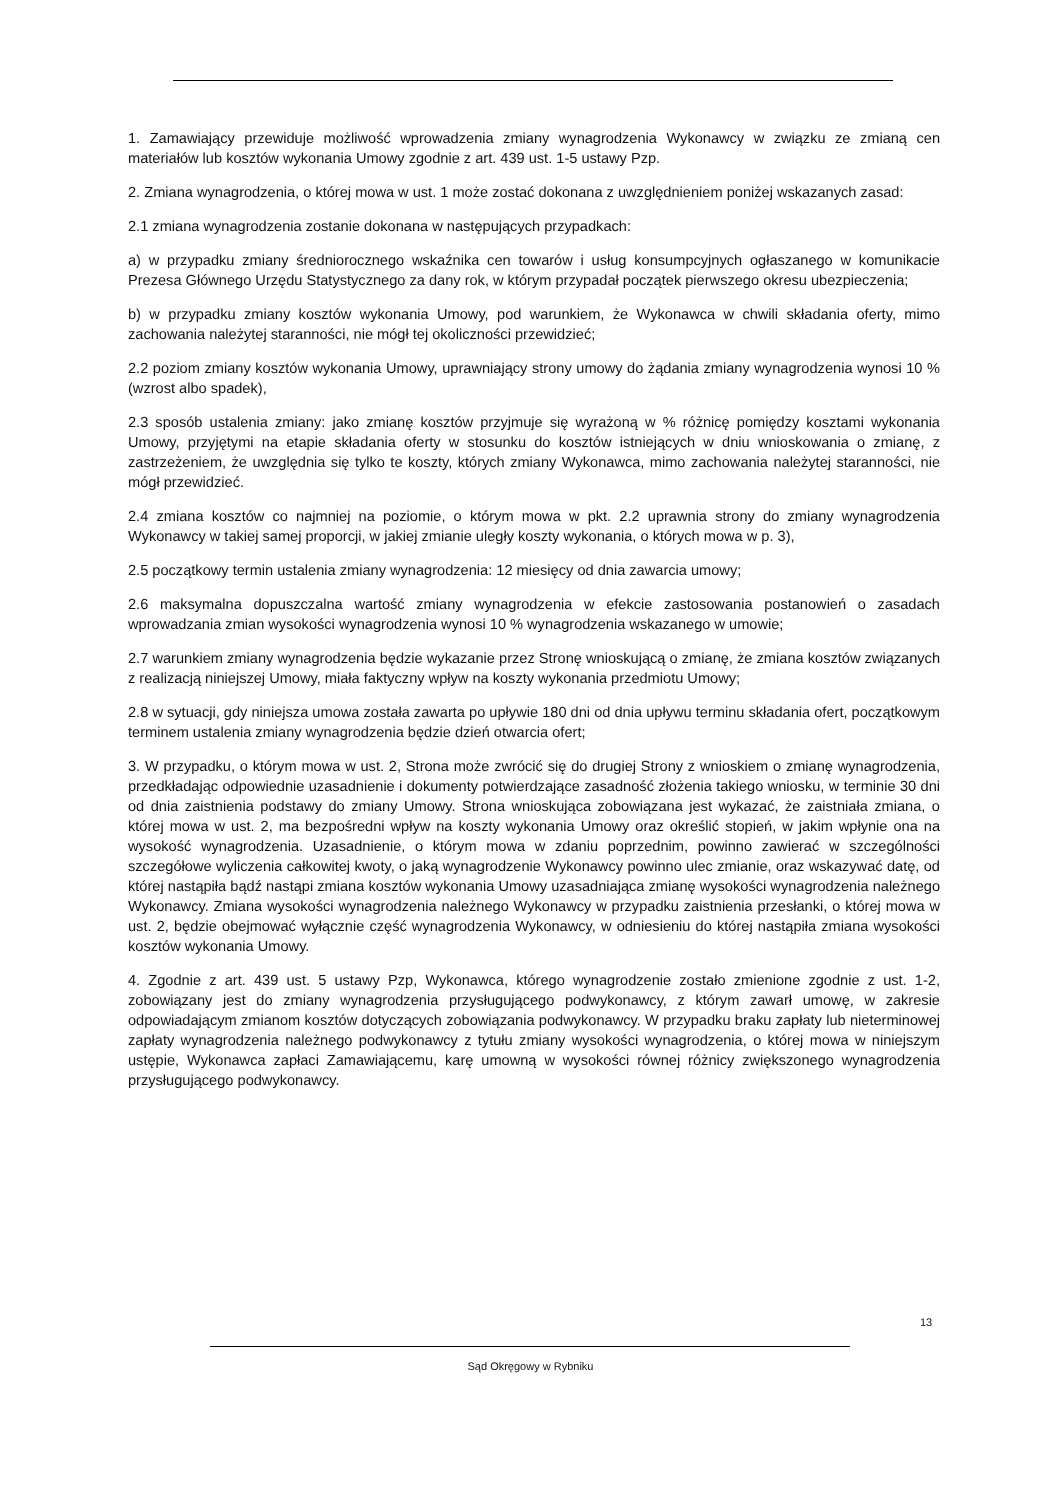1. Zamawiający przewiduje możliwość wprowadzenia zmiany wynagrodzenia Wykonawcy w związku ze zmianą cen materiałów lub kosztów wykonania Umowy zgodnie z art. 439 ust. 1-5 ustawy Pzp.
2. Zmiana wynagrodzenia, o której mowa w ust. 1 może zostać dokonana z uwzględnieniem poniżej wskazanych zasad:
2.1 zmiana wynagrodzenia zostanie dokonana w następujących przypadkach:
a) w przypadku zmiany średniorocznego wskaźnika cen towarów i usług konsumpcyjnych ogłaszanego w komunikacie Prezesa Głównego Urzędu Statystycznego za dany rok, w którym przypadał początek pierwszego okresu ubezpieczenia;
b) w przypadku zmiany kosztów wykonania Umowy, pod warunkiem, że Wykonawca w chwili składania oferty, mimo zachowania należytej staranności, nie mógł tej okoliczności przewidzieć;
2.2 poziom zmiany kosztów wykonania Umowy, uprawniający strony umowy do żądania zmiany wynagrodzenia wynosi 10 % (wzrost albo spadek),
2.3 sposób ustalenia zmiany: jako zmianę kosztów przyjmuje się wyrażoną w % różnicę pomiędzy kosztami wykonania Umowy, przyjętymi na etapie składania oferty w stosunku do kosztów istniejących w dniu wnioskowania o zmianę, z zastrzeżeniem, że uwzględnia się tylko te koszty, których zmiany Wykonawca, mimo zachowania należytej staranności, nie mógł przewidzieć.
2.4 zmiana kosztów co najmniej na poziomie, o którym mowa w pkt. 2.2 uprawnia strony do zmiany wynagrodzenia Wykonawcy w takiej samej proporcji, w jakiej zmianie uległy koszty wykonania, o których mowa w p. 3),
2.5 początkowy termin ustalenia zmiany wynagrodzenia: 12 miesięcy od dnia zawarcia umowy;
2.6 maksymalna dopuszczalna wartość zmiany wynagrodzenia w efekcie zastosowania postanowień o zasadach wprowadzania zmian wysokości wynagrodzenia wynosi 10 % wynagrodzenia wskazanego w umowie;
2.7 warunkiem zmiany wynagrodzenia będzie wykazanie przez Stronę wnioskującą o zmianę, że zmiana kosztów związanych z realizacją niniejszej Umowy, miała faktyczny wpływ na koszty wykonania przedmiotu Umowy;
2.8 w sytuacji, gdy niniejsza umowa została zawarta po upływie 180 dni od dnia upływu terminu składania ofert, początkowym terminem ustalenia zmiany wynagrodzenia będzie dzień otwarcia ofert;
3. W przypadku, o którym mowa w ust. 2, Strona może zwrócić się do drugiej Strony z wnioskiem o zmianę wynagrodzenia, przedkładając odpowiednie uzasadnienie i dokumenty potwierdzające zasadność złożenia takiego wniosku, w terminie 30 dni od dnia zaistnienia podstawy do zmiany Umowy. Strona wnioskująca zobowiązana jest wykazać, że zaistniała zmiana, o której mowa w ust. 2, ma bezpośredni wpływ na koszty wykonania Umowy oraz określić stopień, w jakim wpłynie ona na wysokość wynagrodzenia. Uzasadnienie, o którym mowa w zdaniu poprzednim, powinno zawierać w szczególności szczegółowe wyliczenia całkowitej kwoty, o jaką wynagrodzenie Wykonawcy powinno ulec zmianie, oraz wskazywać datę, od której nastąpiła bądź nastąpi zmiana kosztów wykonania Umowy uzasadniająca zmianę wysokości wynagrodzenia należnego Wykonawcy. Zmiana wysokości wynagrodzenia należnego Wykonawcy w przypadku zaistnienia przesłanki, o której mowa w ust. 2, będzie obejmować wyłącznie część wynagrodzenia Wykonawcy, w odniesieniu do której nastąpiła zmiana wysokości kosztów wykonania Umowy.
4. Zgodnie z art. 439 ust. 5 ustawy Pzp, Wykonawca, którego wynagrodzenie zostało zmienione zgodnie z ust. 1-2, zobowiązany jest do zmiany wynagrodzenia przysługującego podwykonawcy, z którym zawarł umowę, w zakresie odpowiadającym zmianom kosztów dotyczących zobowiązania podwykonawcy. W przypadku braku zapłaty lub nieterminowej zapłaty wynagrodzenia należnego podwykonawcy z tytułu zmiany wysokości wynagrodzenia, o której mowa w niniejszym ustępie, Wykonawca zapłaci Zamawiającemu, karę umowną w wysokości równej różnicy zwiększonego wynagrodzenia przysługującego podwykonawcy.
13
Sąd Okręgowy w Rybniku